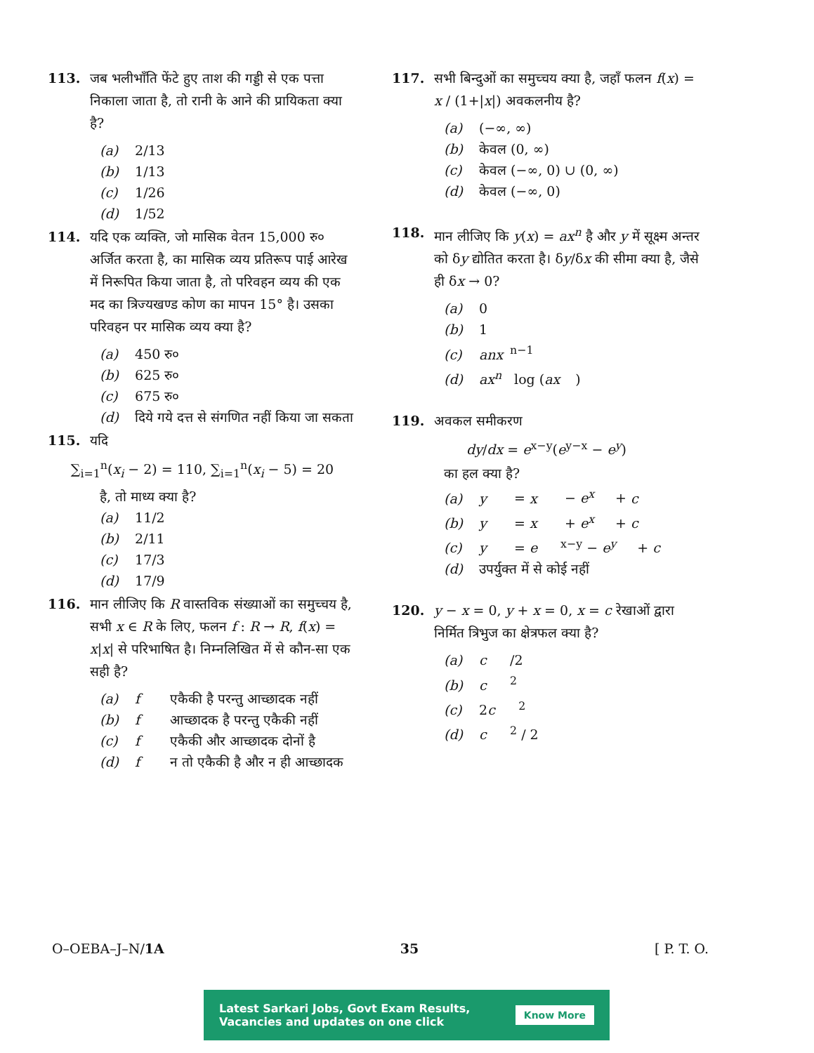113. जब भलीभाँति फेंटे हुए ताश की गड्डी से एक पत्ता निकाला जाता है, तो रानी के आने की प्रायिकता क्या है?
(a) 2/13
(b) 1/13
(c) 1/26
(d) 1/52
114. यदि एक व्यक्ति, जो मासिक वेतन 15,000 रु० अर्जित करता है, का मासिक व्यय प्रतिरूप पाई आरेख में निरूपित किया जाता है, तो परिवहन व्यय की एक मद का त्रिज्यखण्ड कोण का मापन 15° है। उसका परिवहन पर मासिक व्यय क्या है?
(a) 450 रु०
(b) 625 रु०
(c) 675 रु०
(d) दिये गये दत्त से संगणित नहीं किया जा सकता
115. यदि
∑<sub>i=1</sub><sup>n</sup>(x<sub>i</sub> − 2) = 110, ∑<sub>i=1</sub><sup>n</sup>(x<sub>i</sub> − 5) = 20
है, तो माध्य क्या है?
(a) 11/2
(b) 2/11
(c) 17/3
(d) 17/9
116. मान लीजिए कि R वास्तविक संख्याओं का समुच्चय है, सभी x ∈ R के लिए, फलन f : R → R, f(x) = x|x| से परिभाषित है। निम्नलिखित में से कौन-सा एक सही है?
(a) f एकैकी है परन्तु आच्छादक नहीं
(b) f आच्छादक है परन्तु एकैकी नहीं
(c) f एकैकी और आच्छादक दोनों है
(d) f न तो एकैकी है और न ही आच्छादक
117. सभी बिन्दुओं का समुच्चय क्या है, जहाँ फलन f(x) = x / (1+|x|) अवकलनीय है?
(a) (−∞, ∞)
(b) केवल (0, ∞)
(c) केवल (−∞, 0) ∪ (0, ∞)
(d) केवल (−∞, 0)
118. मान लीजिए कि y(x) = ax<sup>n</sup> है और y में सूक्ष्म अन्तर को δy द्योतित करता है। δy/δx की सीमा क्या है, जैसे ही δx → 0?
(a) 0
(b) 1
(c) anx<sup>n−1</sup>
(d) ax<sup>n</sup> log (ax)
119. अवकल समीकरण
dy/dx = e<sup>x−y</sup>(e<sup>y−x</sup> − e<sup>y</sup>)
का हल क्या है?
(a) y = x − e<sup>x</sup> + c
(b) y = x + e<sup>x</sup> + c
(c) y = e<sup>x−y</sup> − e<sup>y</sup> + c
(d) उपर्युक्त में से कोई नहीं
120. y − x = 0, y + x = 0, x = c रेखाओं द्वारा निर्मित त्रिभुज का क्षेत्रफल क्या है?
(a) c /2
(b) c<sup>2</sup>
(c) 2 c<sup>2</sup>
(d) c<sup>2</sup> / 2
O–OEBA–J–N/1A 35 [ P. T. O.
Latest Sarkari Jobs, Govt Exam Results,
Vacancies and updates on one click Know More